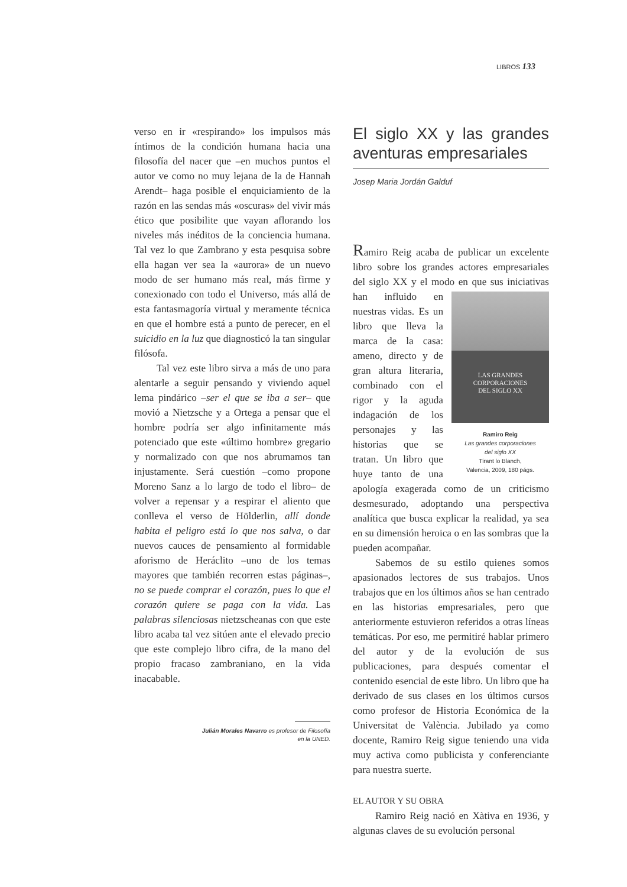LIBROS 133
verso en ir «respirando» los impulsos más íntimos de la condición humana hacia una filosofía del nacer que –en muchos puntos el autor ve como no muy lejana de la de Hannah Arendt– haga posible el enquiciamiento de la razón en las sendas más «oscuras» del vivir más ético que posibilite que vayan aflorando los niveles más inéditos de la conciencia humana. Tal vez lo que Zambrano y esta pesquisa sobre ella hagan ver sea la «aurora» de un nuevo modo de ser humano más real, más firme y conexionado con todo el Universo, más allá de esta fantasmagoría virtual y meramente técnica en que el hombre está a punto de perecer, en el suicidio en la luz que diagnosticó la tan singular filósofa.
Tal vez este libro sirva a más de uno para alentarle a seguir pensando y viviendo aquel lema pindárico –ser el que se iba a ser– que movió a Nietzsche y a Ortega a pensar que el hombre podría ser algo infinitamente más potenciado que este «último hombre» gregario y normalizado con que nos abrumamos tan injustamente. Será cuestión –como propone Moreno Sanz a lo largo de todo el libro– de volver a repensar y a respirar el aliento que conlleva el verso de Hölderlin, allí donde habita el peligro está lo que nos salva, o dar nuevos cauces de pensamiento al formidable aforismo de Heráclito –uno de los temas mayores que también recorren estas páginas–, no se puede comprar el corazón, pues lo que el corazón quiere se paga con la vida. Las palabras silenciosas nietzscheanas con que este libro acaba tal vez sitúen ante el elevado precio que este complejo libro cifra, de la mano del propio fracaso zambraniano, en la vida inacabable.
Julián Morales Navarro es profesor de Filosofía
en la UNED.
El siglo XX y las grandes aventuras empresariales
Josep Maria Jordán Galduf
Ramiro Reig acaba de publicar un excelente libro sobre los grandes actores empresariales del siglo XX y el modo en que sus iniciativas han influido LAS GRANDES
CORPORACIONES
DEL SIGLO XX
Ramiro Reig
Las grandes corporaciones
del siglo XX
Tirant lo Blanch,
Valencia, 2009, 180 págs. en nuestras vidas. Es un libro que lleva la marca de la casa: ameno, directo y de gran altura literaria, combinado con el rigor y la aguda indagación de los personajes y las historias que se tratan. Un libro que huye tanto de una apología exagerada como de un criticismo desmesurado, adoptando una perspectiva analítica que busca explicar la realidad, ya sea en su dimensión heroica o en las sombras que la pueden acompañar.
Sabemos de su estilo quienes somos apasionados lectores de sus trabajos. Unos trabajos que en los últimos años se han centrado en las historias empresariales, pero que anteriormente estuvieron referidos a otras líneas temáticas. Por eso, me permitiré hablar primero del autor y de la evolución de sus publicaciones, para después comentar el contenido esencial de este libro. Un libro que ha derivado de sus clases en los últimos cursos como profesor de Historia Económica de la Universitat de València. Jubilado ya como docente, Ramiro Reig sigue teniendo una vida muy activa como publicista y conferenciante para nuestra suerte.
EL AUTOR Y SU OBRA
Ramiro Reig nació en Xàtiva en 1936, y algunas claves de su evolución personal